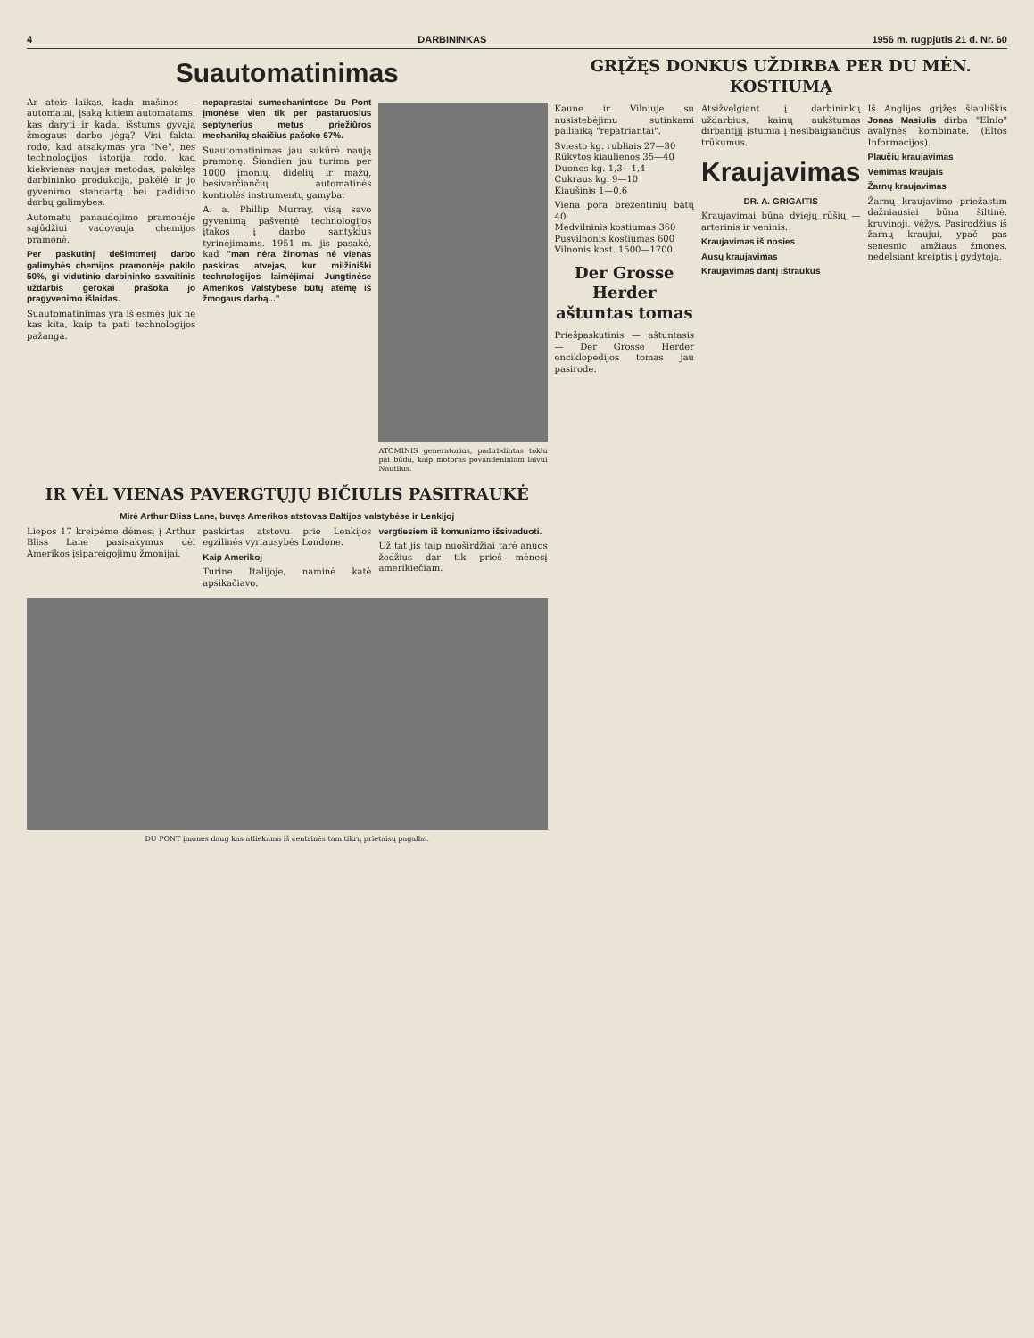4 DARBININKAS 1956 m. rugpjūtis 21 d. Nr. 60
Suautomatinimas
Ar ateis laikas, kada mašinos — automatai, įsaką kitiem automatams, kas daryti ir kada, išstums gyvąją žmogaus darbo jėgą? Visi faktai rodo, kad atsakymas yra "Ne", nes technologijos istorija rodo, kad kiekvienas naujas metodas, pakėlęs darbininko produkciją, pakėlė ir jo gyvenimo standartą bei padidino darbų galimybes.
Automatų panaudojimo pramonėje sąjūdžiui vadovauja chemijos pramonė.
Per paskutinį dešimtmetį darbo galimybės chemijos pramonėje pakilo 50%, gi vidutinio darbininko savaitinis uždarbis gerokai prašoka jo pragyvenimo išlaidas.
Suautomatinimas yra iš esmės juk ne kas kita, kaip ta pati technologijos pažanga.
nepaprastai sumechanintose Du Pont įmonėse vien tik per pastaruosius septynerius metus priežiūros mechanikų skaičius pašoko 67%.
Suautomatinimas jau sukūrė naują pramonę. Šiandien jau turima per 1000 įmonių, didelių ir mažų, besiverčiančių automatinės kontrolės instrumentų gamyba.
A. a. Phillip Murray, visą savo gyvenimą pašventė technologijos įtakos į darbo santykius tyrinėjimams. 1951 m. jis pasakė, kad "man nėra žinomas nė vienas paskiras atvejas, kur milžiniški technologijos laimėjimai Jungtinėse Amerikos Valstybėse būtų atėmę iš žmogaus darbą..."
ATOMINIS generatorius, padirbdintas tokiu pat būdu, kaip motoras povandeniniam laivui Nautilus.
IR VĖL VIENAS PAVERGTŲJŲ BIČIULIS PASITRAUKĖ
Mirė Arthur Bliss Lane, buvęs Amerikos atstovas Baltijos valstybėse ir Lenkijoj
Liepos 17 kreipėme dėmesį į Arthur Bliss Lane pasisakymus dėl Amerikos įsipareigojimų žmonijai.
paskirtas atstovu prie Lenkijos egzilinės vyriausybės Londone.
Kaip Amerikoj
Turine Italijoje, naminė katė apsikačiavo.
vergtiesiem iš komunizmo išsivaduoti.
Už tat jis taip nuoširdžiai tarė anuos žodžius dar tik prieš mėnesį amerikiečiam.
DU PONT įmonės daug kas atliekama iš centrinės tam tikrų prietaisų pagalba.
GRĮŽĘS DONKUS UŽDIRBA PER DU MĖN. KOSTIUMĄ
Kaune ir Vilniuje su nusistebėjimu sutinkami pailiaiką "repatriantai".
Sviesto kg. rubliais 27—30
Rūkytos kiaulienos 35—40
Duonos kg. 1,3—1,4
Cukraus kg. 9—10
Kiaušinis 1—0,6
Viena pora brezentinių batų 40
Medvilninis kostiumas 360
Pusvilnonis kostiumas 600
Vilnonis kost. 1500—1700.
Der Grosse Herder aštuntas tomas
Priešpaskutinis — aštuntasis — Der Grosse Herder enciklopedijos tomas jau pasirodė.
Atsižvelgiant į darbininkų uždarbius, kainų aukštumas dirbantįjį įstumia į nesibaigiančius trūkumus.
Kraujavimas
DR. A. GRIGAITIS
Kraujavimai būna dviejų rūšių — arterinis ir veninis.
Kraujavimas iš nosies
Ausų kraujavimas
Kraujavimas dantį ištraukus
Iš Anglijos grįžęs šiauliškis Jonas Masiulis dirba "Elnio" avalynės kombinate. (Eltos Informacijos).
Plaučių kraujavimas
Vėmimas kraujais
Žarnų kraujavimas
Žarnų kraujavimo priežastim dažniausiai būna šiltinė, kruvinoji, vėžys. Pasirodžius iš žarnų kraujui, ypač pas senesnio amžiaus žmones, nedelsiant kreiptis į gydytoją.